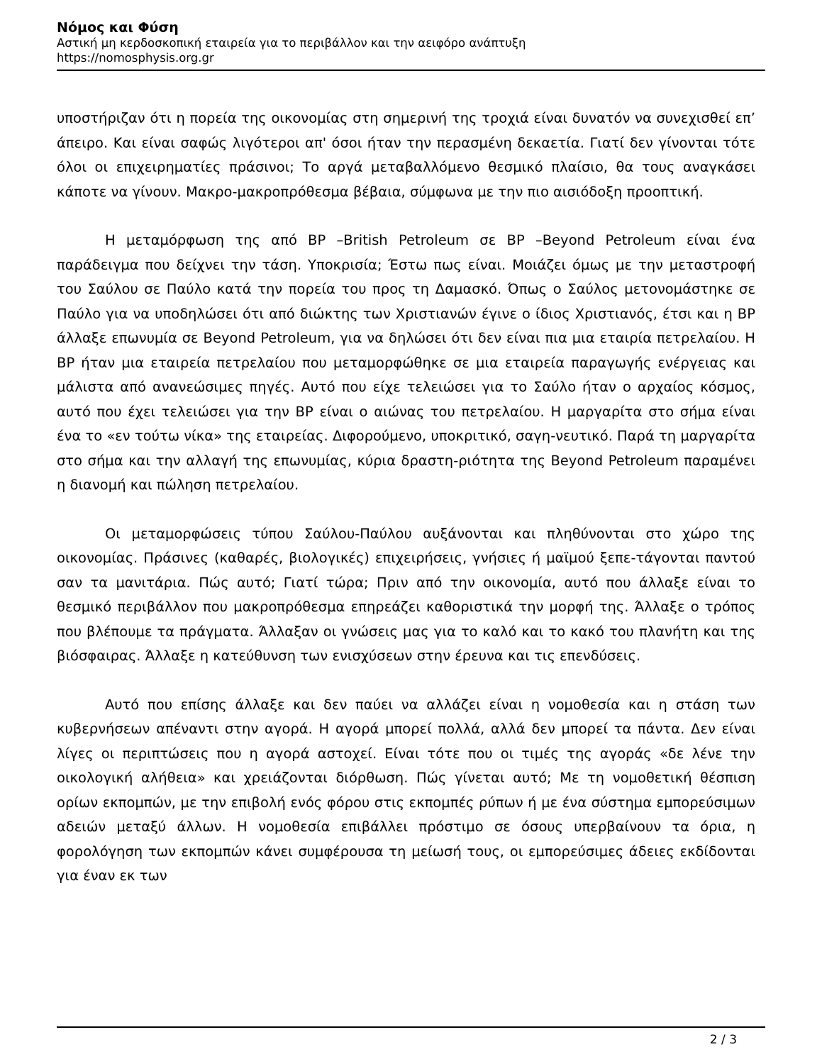Νόμος και Φύση
Αστική μη κερδοσκοπική εταιρεία για το περιβάλλον και την αειφόρο ανάπτυξη
https://nomosphysis.org.gr
υποστήριζαν ότι η πορεία της οικονομίας στη σημερινή της τροχιά είναι δυνατόν να συνεχισθεί επ’ άπειρο. Και είναι σαφώς λιγότεροι απ' όσοι ήταν την περασμένη δεκαετία. Γιατί δεν γίνονται τότε όλοι οι επιχειρηματίες πράσινοι; Το αργά μεταβαλλόμενο θεσμικό πλαίσιο, θα τους αναγκάσει κάποτε να γίνουν. Μακρο-μακροπρόθεσμα βέβαια, σύμφωνα με την πιο αισιόδοξη προοπτική.
Η μεταμόρφωση της από BP –British Petroleum σε BP –Beyond Petroleum είναι ένα παράδειγμα που δείχνει την τάση. Υποκρισία; Έστω πως είναι. Μοιάζει όμως με την μεταστροφή του Σαύλου σε Παύλο κατά την πορεία του προς τη Δαμασκό. Όπως ο Σαύλος μετονομάστηκε σε Παύλο για να υποδηλώσει ότι από διώκτης των Χριστιανών έγινε ο ίδιος Χριστιανός, έτσι και η BP άλλαξε επωνυμία σε Beyond Petroleum, για να δηλώσει ότι δεν είναι πια μια εταιρία πετρελαίου. Η BP ήταν μια εταιρεία πετρελαίου που μεταμορφώθηκε σε μια εταιρεία παραγωγής ενέργειας και μάλιστα από ανανεώσιμες πηγές. Αυτό που είχε τελειώσει για το Σαύλο ήταν ο αρχαίος κόσμος, αυτό που έχει τελειώσει για την BP είναι ο αιώνας του πετρελαίου. Η μαργαρίτα στο σήμα είναι ένα το «εν τούτω νίκα» της εταιρείας. Διφορούμενο, υποκριτικό, σαγη-νευτικό. Παρά τη μαργαρίτα στο σήμα και την αλλαγή της επωνυμίας, κύρια δραστη-ριότητα της Beyond Petroleum παραμένει η διανομή και πώληση πετρελαίου.
Οι μεταμορφώσεις τύπου Σαύλου-Παύλου αυξάνονται και πληθύνονται στο χώρο της οικονομίας. Πράσινες (καθαρές, βιολογικές) επιχειρήσεις, γνήσιες ή μαϊμού ξεπε-τάγονται παντού σαν τα μανιτάρια. Πώς αυτό; Γιατί τώρα; Πριν από την οικονομία, αυτό που άλλαξε είναι το θεσμικό περιβάλλον που μακροπρόθεσμα επηρεάζει καθοριστικά την μορφή της. Άλλαξε ο τρόπος που βλέπουμε τα πράγματα. Άλλαξαν οι γνώσεις μας για το καλό και το κακό του πλανήτη και της βιόσφαιρας. Άλλαξε η κατεύθυνση των ενισχύσεων στην έρευνα και τις επενδύσεις.
Αυτό που επίσης άλλαξε και δεν παύει να αλλάζει είναι η νομοθεσία και η στάση των κυβερνήσεων απέναντι στην αγορά. Η αγορά μπορεί πολλά, αλλά δεν μπορεί τα πάντα. Δεν είναι λίγες οι περιπτώσεις που η αγορά αστοχεί. Είναι τότε που οι τιμές της αγοράς «δε λένε την οικολογική αλήθεια» και χρειάζονται διόρθωση. Πώς γίνεται αυτό; Με τη νομοθετική θέσπιση ορίων εκπομπών, με την επιβολή ενός φόρου στις εκπομπές ρύπων ή με ένα σύστημα εμπορεύσιμων αδειών μεταξύ άλλων. Η νομοθεσία επιβάλλει πρόστιμο σε όσους υπερβαίνουν τα όρια, η φορολόγηση των εκπομπών κάνει συμφέρουσα τη μείωσή τους, οι εμπορεύσιμες άδειες εκδίδονται για έναν εκ των
2 / 3